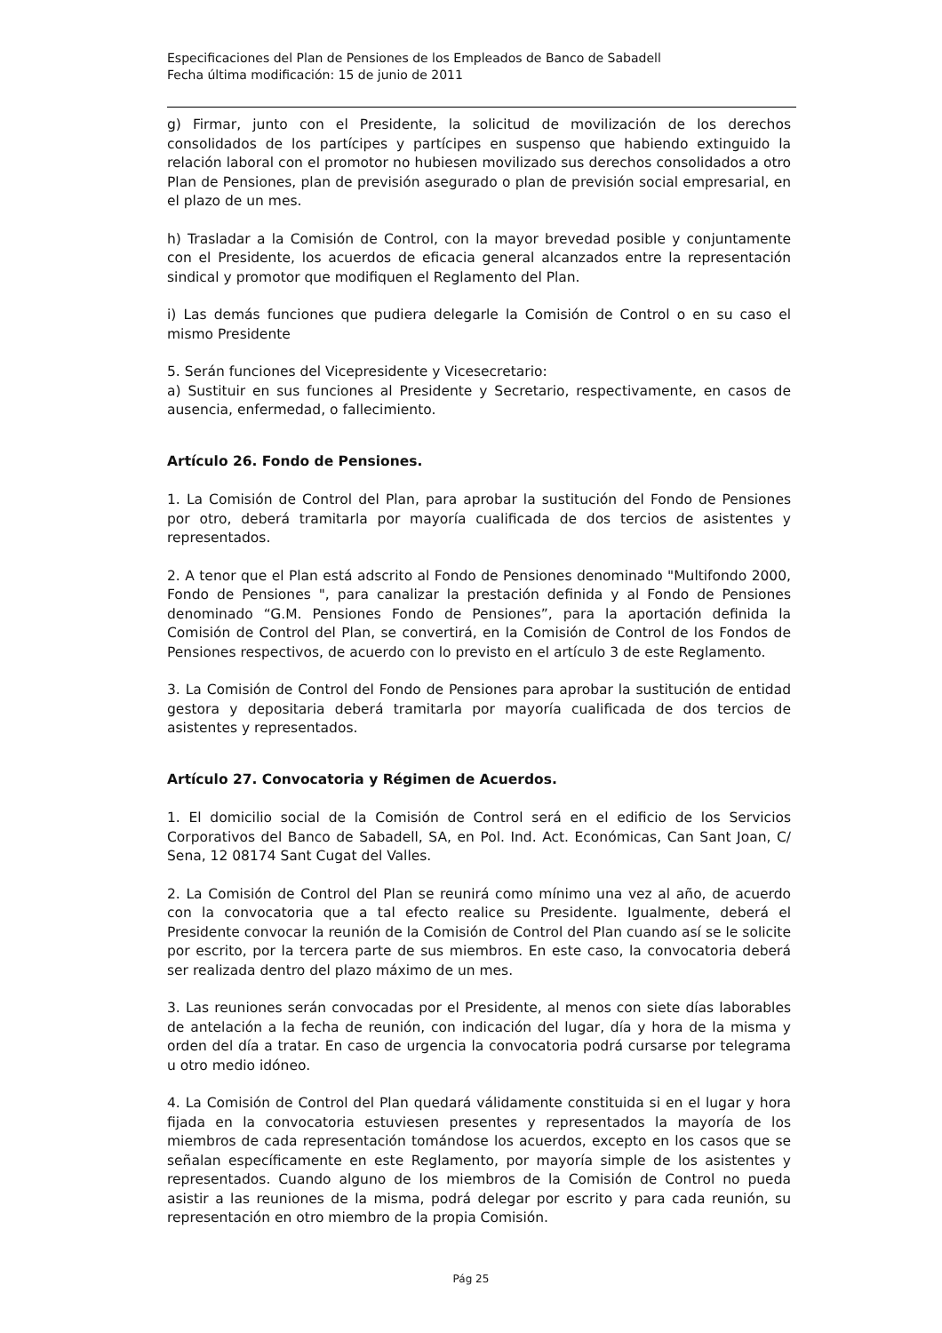Especificaciones del Plan de Pensiones de los Empleados de Banco de Sabadell
Fecha última modificación: 15 de junio de 2011
g) Firmar, junto con el Presidente, la solicitud de movilización de los derechos consolidados de los partícipes y partícipes en suspenso que habiendo extinguido la relación laboral con el promotor no hubiesen movilizado sus derechos consolidados a otro Plan de Pensiones, plan de previsión asegurado o plan de previsión social empresarial, en el plazo de un mes.
h) Trasladar a la Comisión de Control, con la mayor brevedad posible y conjuntamente con el Presidente, los acuerdos de eficacia general alcanzados entre la representación sindical y promotor que modifiquen el Reglamento del Plan.
i) Las demás funciones que pudiera delegarle la Comisión de Control o en su caso el mismo Presidente
5. Serán funciones del Vicepresidente y Vicesecretario:
a) Sustituir en sus funciones al Presidente y Secretario, respectivamente, en casos de ausencia, enfermedad, o fallecimiento.
Artículo 26. Fondo de Pensiones.
1. La Comisión de Control del Plan, para aprobar la sustitución del Fondo de Pensiones por otro, deberá tramitarla por mayoría cualificada de dos tercios de asistentes y representados.
2. A tenor que el Plan está adscrito al Fondo de Pensiones denominado "Multifondo 2000, Fondo de Pensiones ", para canalizar la prestación definida y al Fondo de Pensiones denominado “G.M. Pensiones Fondo de Pensiones”, para la aportación definida la Comisión de Control del Plan, se convertirá, en la Comisión de Control de los Fondos de Pensiones respectivos, de acuerdo con lo previsto en el artículo 3 de este Reglamento.
3. La Comisión de Control del Fondo de Pensiones para aprobar la sustitución de entidad gestora y depositaria deberá tramitarla por mayoría cualificada de dos tercios de asistentes y representados.
Artículo 27. Convocatoria y Régimen de Acuerdos.
1. El domicilio social de la Comisión de Control será en el edificio de los Servicios Corporativos del Banco de Sabadell, SA, en Pol. Ind. Act. Económicas, Can Sant Joan, C/ Sena, 12 08174 Sant Cugat del Valles.
2. La Comisión de Control del Plan se reunirá como mínimo una vez al año, de acuerdo con la convocatoria que a tal efecto realice su Presidente. Igualmente, deberá el Presidente convocar la reunión de la Comisión de Control del Plan cuando así se le solicite por escrito, por la tercera parte de sus miembros. En este caso, la convocatoria deberá ser realizada dentro del plazo máximo de un mes.
3. Las reuniones serán convocadas por el Presidente, al menos con siete días laborables de antelación a la fecha de reunión, con indicación del lugar, día y hora de la misma y orden del día a tratar. En caso de urgencia la convocatoria podrá cursarse por telegrama u otro medio idóneo.
4. La Comisión de Control del Plan quedará válidamente constituida si en el lugar y hora fijada en la convocatoria estuviesen presentes y representados la mayoría de los miembros de cada representación tomándose los acuerdos, excepto en los casos que se señalan específicamente en este Reglamento, por mayoría simple de los asistentes y representados. Cuando alguno de los miembros de la Comisión de Control no pueda asistir a las reuniones de la misma, podrá delegar por escrito y para cada reunión, su representación en otro miembro de la propia Comisión.
Pág 25